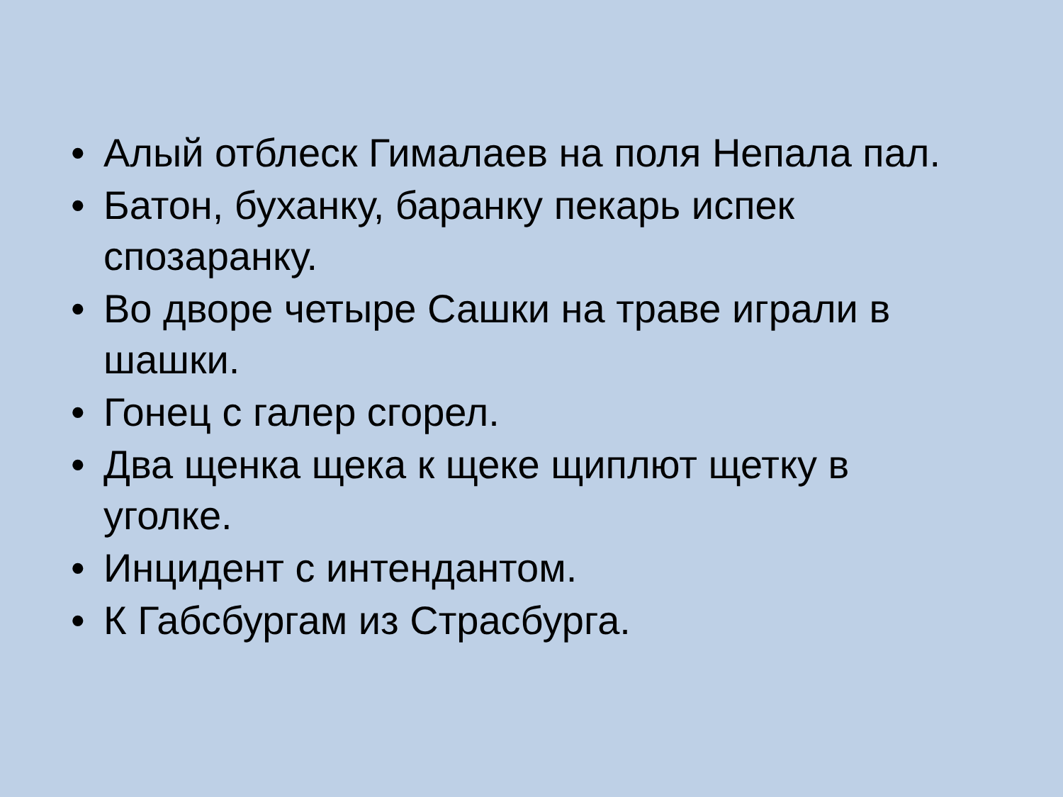• Алый отблеск Гималаев на поля Непала пал.
• Батон, буханку, баранку пекарь испек спозаранку.
• Во дворе четыре Сашки на траве играли в шашки.
• Гонец с галер сгорел.
• Два щенка щека к щеке щиплют щетку в уголке.
• Инцидент с интендантом.
• К Габсбургам из Страсбурга.